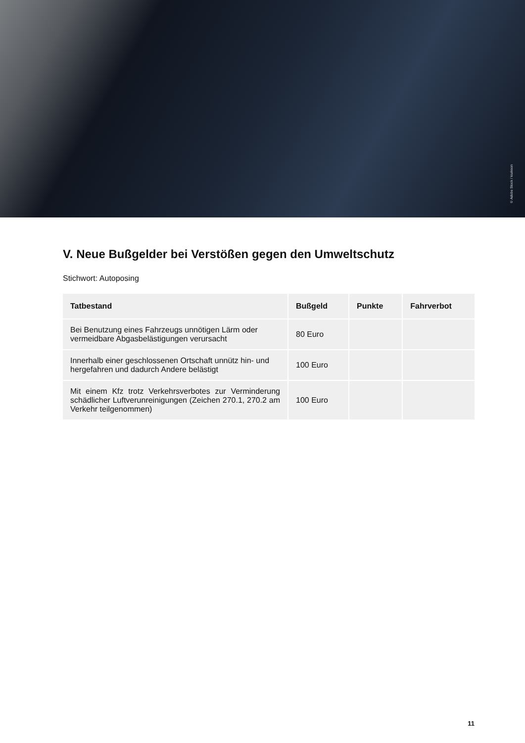© Adobe Stock / kiuikson
V. Neue Bußgelder bei Verstößen gegen den Umweltschutz
Stichwort: Autoposing
| Tatbestand | Bußgeld | Punkte | Fahrverbot |
| --- | --- | --- | --- |
| Bei Benutzung eines Fahrzeugs unnötigen Lärm oder vermeidbare Abgasbelästigungen verursacht | 80 Euro | | |
| Innerhalb einer geschlossenen Ortschaft unnütz hin- und hergefahren und dadurch Andere belästigt | 100 Euro | | |
| Mit einem Kfz trotz Verkehrsverbotes zur Verminderung schädlicher Luftverunreinigungen (Zeichen 270.1, 270.2 am Verkehr teilgenommen) | 100 Euro | | |
11